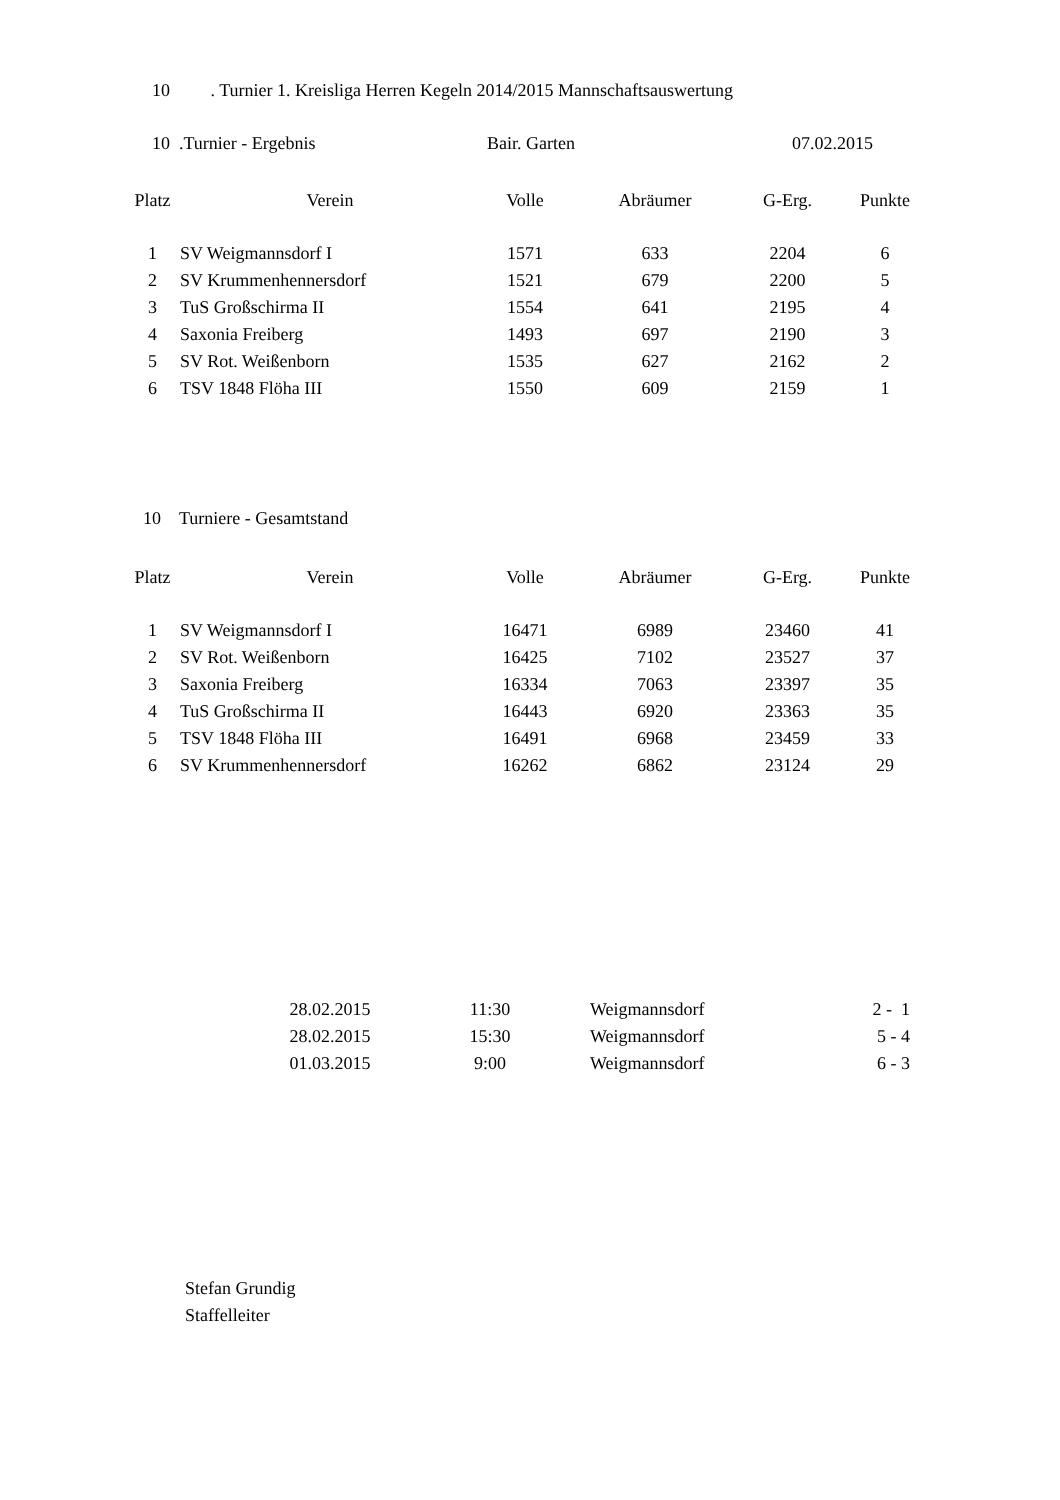10 . Turnier 1. Kreisliga Herren Kegeln 2014/2015 Mannschaftsauswertung
10 .Turnier - Ergebnis Bair. Garten 07.02.2015
| Platz | Verein | Volle | Abräumer | G-Erg. | Punkte |
| --- | --- | --- | --- | --- | --- |
| 1 | SV Weigmannsdorf I | 1571 | 633 | 2204 | 6 |
| 2 | SV Krummenhennersdorf | 1521 | 679 | 2200 | 5 |
| 3 | TuS Großschirma II | 1554 | 641 | 2195 | 4 |
| 4 | Saxonia Freiberg | 1493 | 697 | 2190 | 3 |
| 5 | SV Rot. Weißenborn | 1535 | 627 | 2162 | 2 |
| 6 | TSV 1848 Flöha III | 1550 | 609 | 2159 | 1 |
10 Turniere - Gesamtstand
| Platz | Verein | Volle | Abräumer | G-Erg. | Punkte |
| --- | --- | --- | --- | --- | --- |
| 1 | SV Weigmannsdorf I | 16471 | 6989 | 23460 | 41 |
| 2 | SV Rot. Weißenborn | 16425 | 7102 | 23527 | 37 |
| 3 | Saxonia Freiberg | 16334 | 7063 | 23397 | 35 |
| 4 | TuS Großschirma II | 16443 | 6920 | 23363 | 35 |
| 5 | TSV 1848 Flöha III | 16491 | 6968 | 23459 | 33 |
| 6 | SV Krummenhennersdorf | 16262 | 6862 | 23124 | 29 |
| 28.02.2015 | 11:30 | Weigmannsdorf | 2 - 1 |
| 28.02.2015 | 15:30 | Weigmannsdorf | 5 - 4 |
| 01.03.2015 | 9:00 | Weigmannsdorf | 6 - 3 |
Stefan Grundig
Staffelleiter